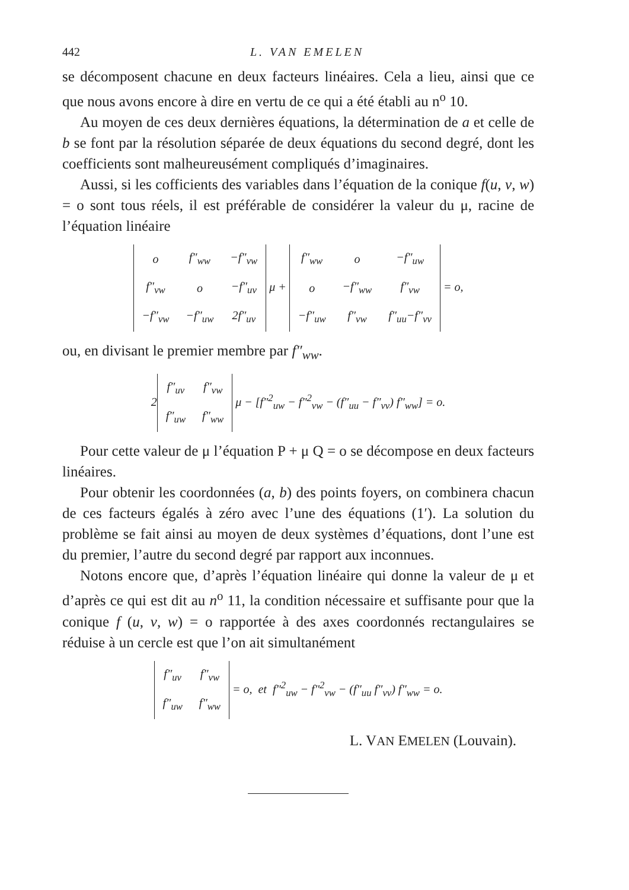442 L. VAN EMELEN
se décomposent chacune en deux facteurs linéaires. Cela a lieu, ainsi que ce que nous avons encore à dire en vertu de ce qui a été établi au n<sup>o</sup> 10.
Au moyen de ces deux dernières équations, la détermination de a et celle de b se font par la résolution séparée de deux équations du second degré, dont les coefficients sont malheureusément compliqués d’imaginaires.
Aussi, si les cofficients des variables dans l’équation de la conique f(u, v, w) = o sont tous réels, il est préférable de considérer la valeur du μ, racine de l’équation linéaire
| o | f″<sub>ww</sub> | −f″<sub>vw</sub> |
| f″<sub>vw</sub> | o | −f″<sub>uv</sub> |
| −f″<sub>vw</sub> | −f″<sub>uw</sub> | 2f″<sub>uv</sub> |
μ +
| f″<sub>ww</sub> | o | −f″<sub>uw</sub> |
| o | −f″<sub>ww</sub> | f″<sub>vw</sub> |
| −f″<sub>uw</sub> | f″<sub>vw</sub> | f″<sub>uu</sub>−f″<sub>vv</sub> |
= o,
ou, en divisant le premier membre par f″<sub>ww</sub>.
2
| f″<sub>uv</sub> | f″<sub>vw</sub> |
| f″<sub>uw</sub> | f″<sub>ww</sub> |
μ − [f″<sup>2</sup><sub>uw</sub> − f″<sup>2</sup><sub>vw</sub> − (f″<sub>uu</sub> − f″<sub>vv</sub>) f″<sub>ww</sub>] = o.
Pour cette valeur de μ l’équation P + μ Q = o se décompose en deux facteurs linéaires.
Pour obtenir les coordonnées (a, b) des points foyers, on combinera chacun de ces facteurs égalés à zéro avec l’une des équations (1′). La solution du problème se fait ainsi au moyen de deux systèmes d’équations, dont l’une est du premier, l’autre du second degré par rapport aux inconnues.
Notons encore que, d’après l’équation linéaire qui donne la valeur de μ et d’après ce qui est dit au n<sup>o</sup> 11, la condition nécessaire et suffisante pour que la conique f (u, v, w) = o rapportée à des axes coordonnés rectangulaires se réduise à un cercle est que l’on ait simultanément
| f″<sub>uv</sub> | f″<sub>vw</sub> |
| f″<sub>uw</sub> | f″<sub>ww</sub> |
= o, et f″<sup>2</sup><sub>uw</sub> − f″<sup>2</sup><sub>vw</sub> − (f″<sub>uu</sub> f″<sub>vv</sub>) f″<sub>ww</sub> = o.
L. VAN EMELEN (Louvain).